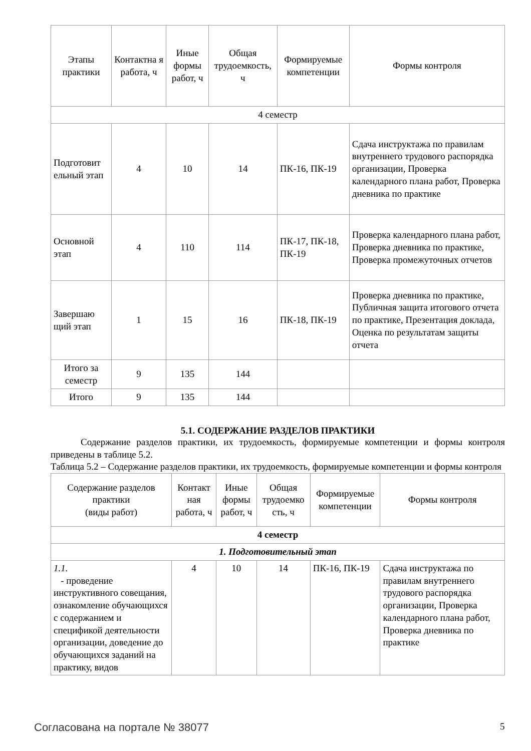| Этапы практики | Контактна я работа, ч | Иные формы работ, ч | Общая трудоемкость, ч | Формируемые компетенции | Формы контроля |
| --- | --- | --- | --- | --- | --- |
| 4 семестр | | | | | |
| Подготовит ельный этап | 4 | 10 | 14 | ПК-16, ПК-19 | Сдача инструктажа по правилам внутреннего трудового распорядка организации, Проверка календарного плана работ, Проверка дневника по практике |
| Основной этап | 4 | 110 | 114 | ПК-17, ПК-18, ПК-19 | Проверка календарного плана работ, Проверка дневника по практике, Проверка промежуточных отчетов |
| Завершаю щий этап | 1 | 15 | 16 | ПК-18, ПК-19 | Проверка дневника по практике, Публичная защита итогового отчета по практике, Презентация доклада, Оценка по результатам защиты отчета |
| Итого за семестр | 9 | 135 | 144 | | |
| Итого | 9 | 135 | 144 | | |
5.1. СОДЕРЖАНИЕ РАЗДЕЛОВ ПРАКТИКИ
Содержание разделов практики, их трудоемкость, формируемые компетенции и формы контроля приведены в таблице 5.2.
Таблица 5.2 – Содержание разделов практики, их трудоемкость, формируемые компетенции и формы контроля
| Содержание разделов практики (виды работ) | Контакт ная работа, ч | Иные формы работ, ч | Общая трудоемко сть, ч | Формируемые компетенции | Формы контроля |
| --- | --- | --- | --- | --- | --- |
| 4 семестр | | | | | |
| 1. Подготовительный этап | | | | | |
| 1.1. - проведение инструктивного совещания, ознакомление обучающихся с содержанием и спецификой деятельности организации, доведение до обучающихся заданий на практику, видов | 4 | 10 | 14 | ПК-16, ПК-19 | Сдача инструктажа по правилам внутреннего трудового распорядка организации, Проверка календарного плана работ, Проверка дневника по практике |
Согласована на портале № 38077 5